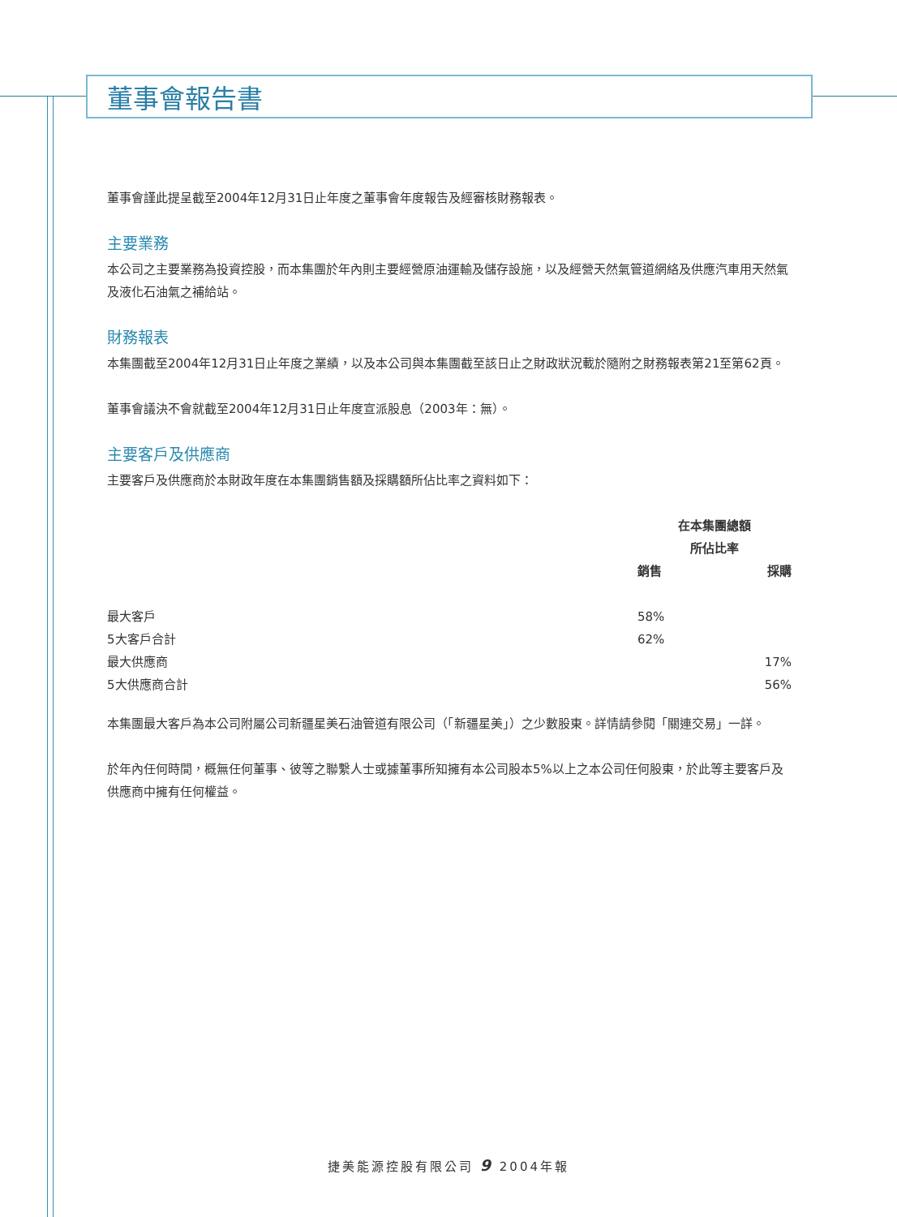董事會報告書
董事會謹此提呈截至2004年12月31日止年度之董事會年度報告及經審核財務報表。
主要業務
本公司之主要業務為投資控股，而本集團於年內則主要經營原油運輸及儲存設施，以及經營天然氣管道網絡及供應汽車用天然氣及液化石油氣之補給站。
財務報表
本集團截至2004年12月31日止年度之業績，以及本公司與本集團截至該日止之財政狀況載於隨附之財務報表第21至第62頁。
董事會議決不會就截至2004年12月31日止年度宣派股息（2003年：無）。
主要客戶及供應商
主要客戶及供應商於本財政年度在本集團銷售額及採購額所佔比率之資料如下：
| | 在本集團總額 所佔比率 | |
| | 銷售 | 採購 |
| 最大客戶 | 58% | |
| 5大客戶合計 | 62% | |
| 最大供應商 | | 17% |
| 5大供應商合計 | | 56% |
本集團最大客戶為本公司附屬公司新疆星美石油管道有限公司（「新疆星美」）之少數股東。詳情請參閱「關連交易」一詳。
於年內任何時間，概無任何董事、彼等之聯繫人士或據董事所知擁有本公司股本5%以上之本公司任何股東，於此等主要客戶及供應商中擁有任何權益。
捷美能源控股有限公司 9 2004年報